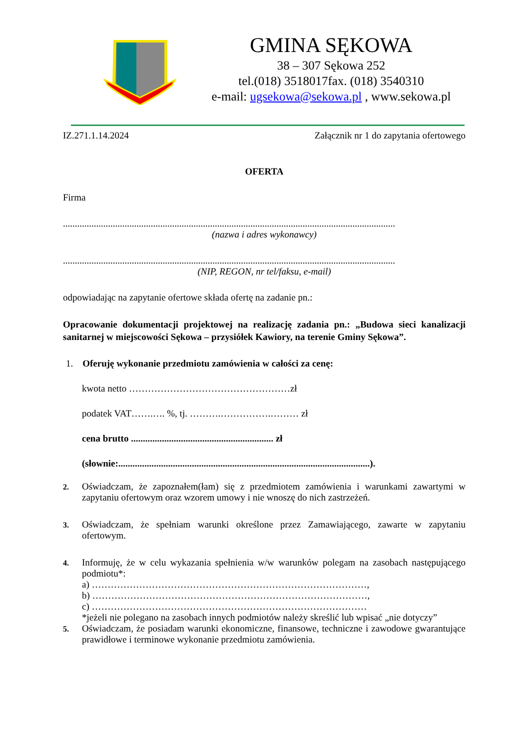GMINA SĘKOWA
38 – 307 Sękowa 252
tel.(018) 3518017fax. (018) 3540310
e-mail: ugsekowa@sekowa.pl , www.sekowa.pl
IZ.271.1.14.2024 Załącznik nr 1 do zapytania ofertowego
OFERTA
Firma
............................................................................................................................................
(nazwa i adres wykonawcy)
............................................................................................................................................
(NIP, REGON, nr tel/faksu, e-mail)
odpowiadając na zapytanie ofertowe składa ofertę na zadanie pn.:
Opracowanie dokumentacji projektowej na realizację zadania pn.: „Budowa sieci kanalizacji sanitarnej w miejscowości Sękowa – przysiółek Kawiory, na terenie Gminy Sękowa”.
1. Oferuję wykonanie przedmiotu zamówienia w całości za cenę:
kwota netto ……………………………………………zł
podatek VAT…….…. %, tj. ……….…………….……… zł
cena brutto ............................................................ zł
(słownie:..........................................................................................................).
2.
Oświadczam, że zapoznałem(łam) się z przedmiotem zamówienia i warunkami zawartymi w zapytaniu ofertowym oraz wzorem umowy i nie wnoszę do nich zastrzeżeń.
3.
Oświadczam, że spełniam warunki określone przez Zamawiającego, zawarte w zapytaniu ofertowym.
4.
Informuję, że w celu wykazania spełnienia w/w warunków polegam na zasobach następującego podmiotu*:
a) ……………………………………………………………………………,
b) ……………………………………………………………………………,
c) ……………………………………………………………………………
*jeżeli nie polegano na zasobach innych podmiotów należy skreślić lub wpisać „nie dotyczy”
5.
Oświadczam, że posiadam warunki ekonomiczne, finansowe, techniczne i zawodowe gwarantujące prawidłowe i terminowe wykonanie przedmiotu zamówienia.